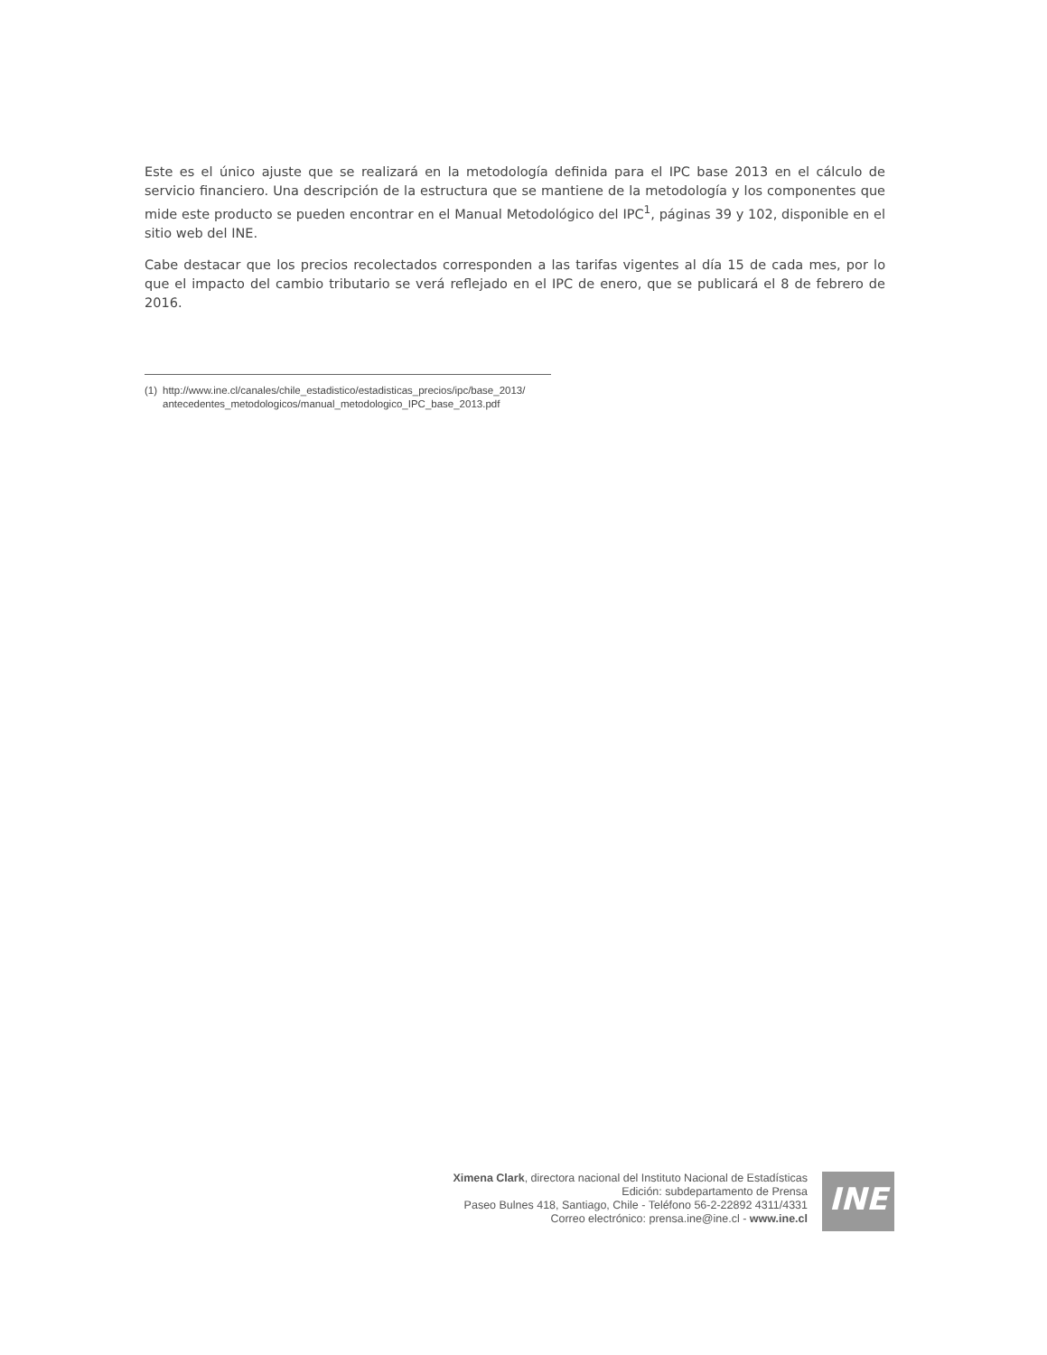Este es el único ajuste que se realizará en la metodología definida para el IPC base 2013 en el cálculo de servicio financiero. Una descripción de la estructura que se mantiene de la metodología y los componentes que mide este producto se pueden encontrar en el Manual Metodológico del IPC<sup>1</sup>, páginas 39 y 102, disponible en el sitio web del INE.
Cabe destacar que los precios recolectados corresponden a las tarifas vigentes al día 15 de cada mes, por lo que el impacto del cambio tributario se verá reflejado en el IPC de enero, que se publicará el 8 de febrero de 2016.
(1) http://www.ine.cl/canales/chile_estadistico/estadisticas_precios/ipc/base_2013/
antecedentes_metodologicos/manual_metodologico_IPC_base_2013.pdf
Ximena Clark, directora nacional del Instituto Nacional de Estadísticas
Edición: subdepartamento de Prensa
Paseo Bulnes 418, Santiago, Chile - Teléfono 56-2-22892 4311/4331
Correo electrónico: prensa.ine@ine.cl - www.ine.cl
INE